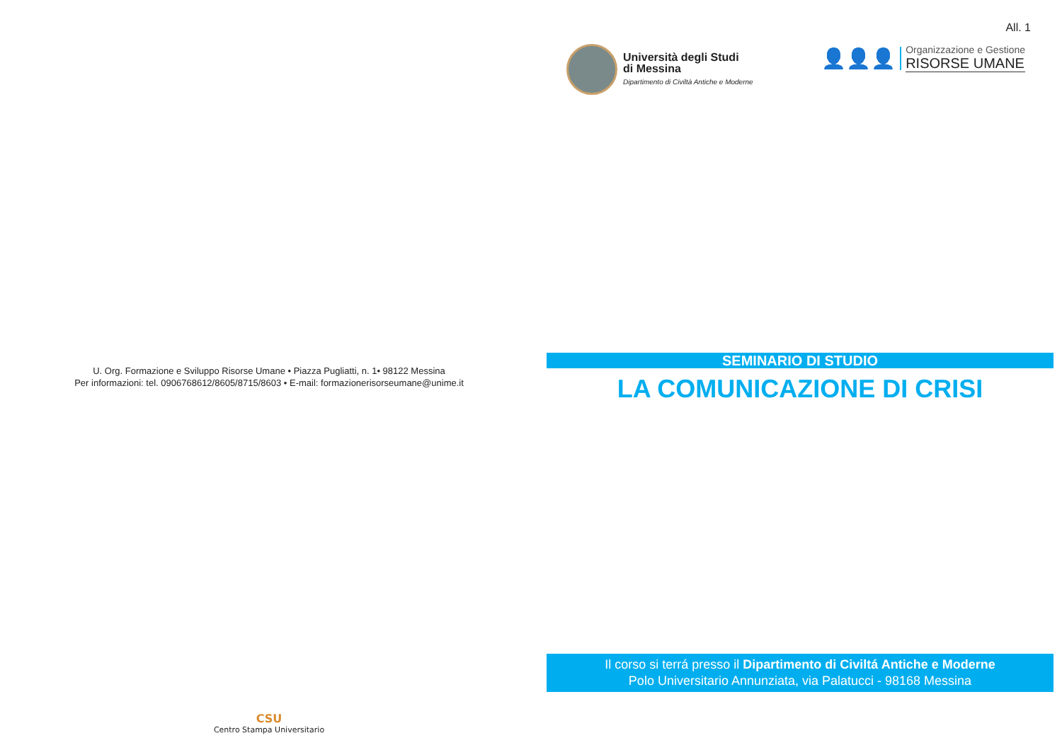U. Org. Formazione e Sviluppo Risorse Umane • Piazza Pugliatti, n. 1• 98122 Messina
Per informazioni: tel. 0906768612/8605/8715/8603 • E-mail: formazionerisorseumane@unime.it
CSU
Centro Stampa Universitario
All. 1
Università degli Studi
di Messina
Dipartimento di Civiltà Antiche e Moderne
👤👤👤
Organizzazione e Gestione
RISORSE UMANE
SEMINARIO DI STUDIO
LA COMUNICAZIONE DI CRISI
Il corso si terrá presso il Dipartimento di Civiltá Antiche e Moderne
Polo Universitario Annunziata, via Palatucci - 98168 Messina